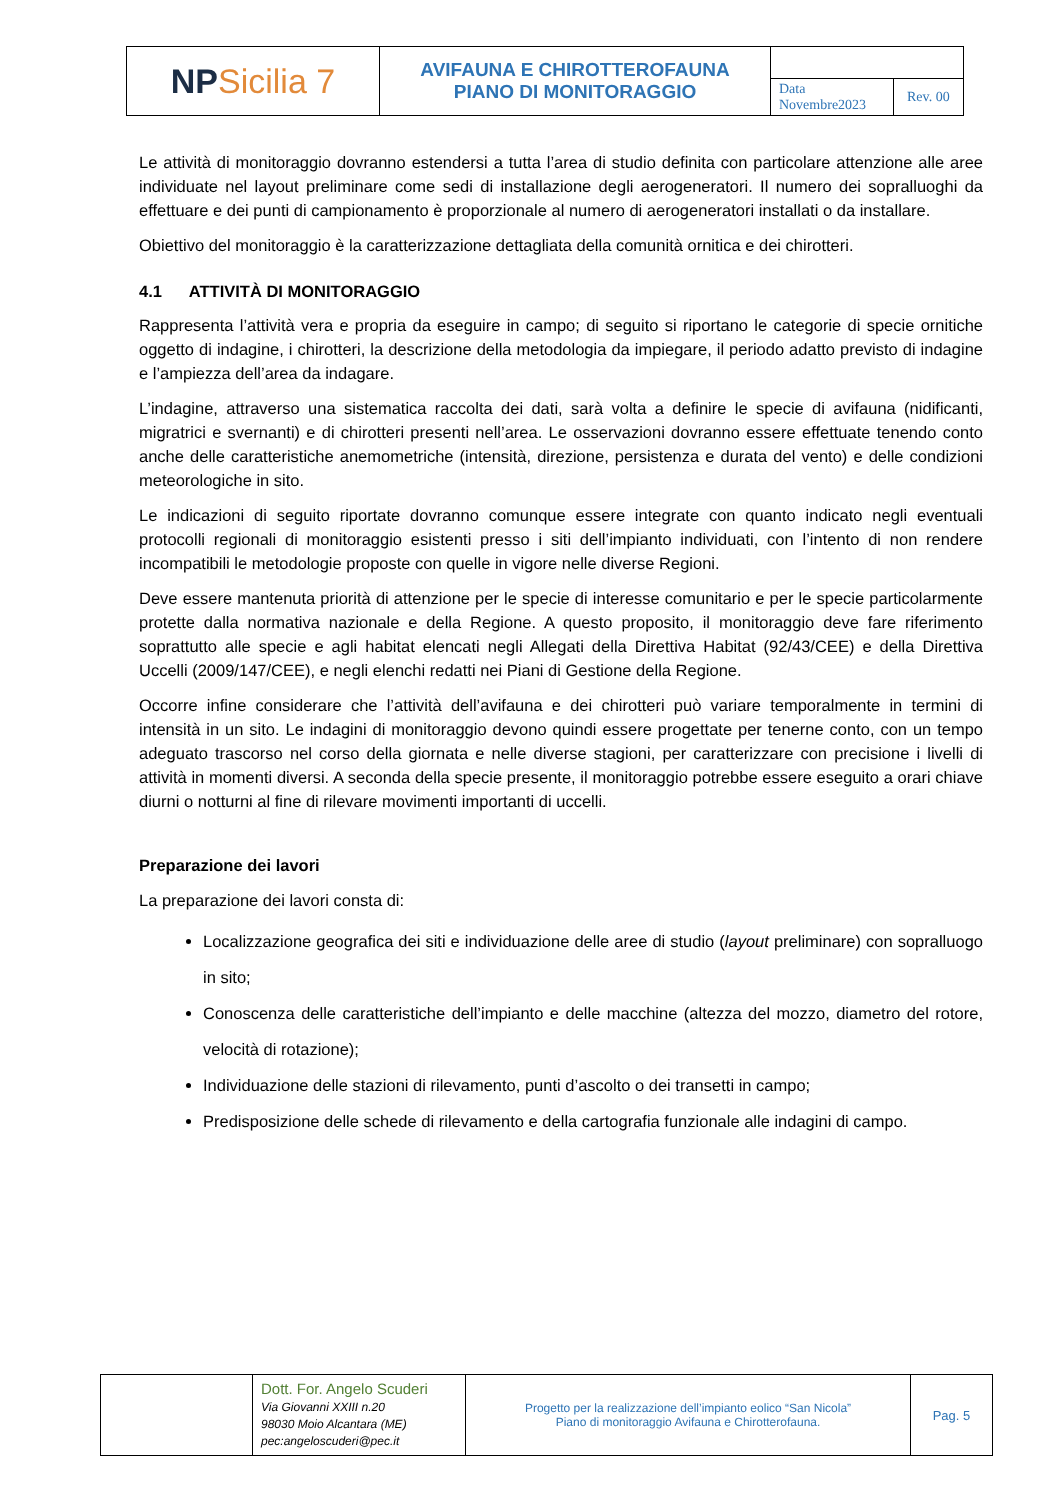| NP Sicilia 7 | AVIFAUNA E CHIROTTEROFAUNA PIANO DI MONITORAGGIO | | |
| | | Data Novembre2023 | Rev. 00 |
Le attività di monitoraggio dovranno estendersi a tutta l’area di studio definita con particolare attenzione alle aree individuate nel layout preliminare come sedi di installazione degli aerogeneratori. Il numero dei sopralluoghi da effettuare e dei punti di campionamento è proporzionale al numero di aerogeneratori installati o da installare.
Obiettivo del monitoraggio è la caratterizzazione dettagliata della comunità ornitica e dei chirotteri.
4.1 ATTIVITÀ DI MONITORAGGIO
Rappresenta l’attività vera e propria da eseguire in campo; di seguito si riportano le categorie di specie ornitiche oggetto di indagine, i chirotteri, la descrizione della metodologia da impiegare, il periodo adatto previsto di indagine e l’ampiezza dell’area da indagare.
L’indagine, attraverso una sistematica raccolta dei dati, sarà volta a definire le specie di avifauna (nidificanti, migratrici e svernanti) e di chirotteri presenti nell’area. Le osservazioni dovranno essere effettuate tenendo conto anche delle caratteristiche anemometriche (intensità, direzione, persistenza e durata del vento) e delle condizioni meteorologiche in sito.
Le indicazioni di seguito riportate dovranno comunque essere integrate con quanto indicato negli eventuali protocolli regionali di monitoraggio esistenti presso i siti dell’impianto individuati, con l’intento di non rendere incompatibili le metodologie proposte con quelle in vigore nelle diverse Regioni.
Deve essere mantenuta priorità di attenzione per le specie di interesse comunitario e per le specie particolarmente protette dalla normativa nazionale e della Regione. A questo proposito, il monitoraggio deve fare riferimento soprattutto alle specie e agli habitat elencati negli Allegati della Direttiva Habitat (92/43/CEE) e della Direttiva Uccelli (2009/147/CEE), e negli elenchi redatti nei Piani di Gestione della Regione.
Occorre infine considerare che l’attività dell’avifauna e dei chirotteri può variare temporalmente in termini di intensità in un sito. Le indagini di monitoraggio devono quindi essere progettate per tenerne conto, con un tempo adeguato trascorso nel corso della giornata e nelle diverse stagioni, per caratterizzare con precisione i livelli di attività in momenti diversi. A seconda della specie presente, il monitoraggio potrebbe essere eseguito a orari chiave diurni o notturni al fine di rilevare movimenti importanti di uccelli.
Preparazione dei lavori
La preparazione dei lavori consta di:
Localizzazione geografica dei siti e individuazione delle aree di studio (layout preliminare) con sopralluogo in sito;
Conoscenza delle caratteristiche dell’impianto e delle macchine (altezza del mozzo, diametro del rotore, velocità di rotazione);
Individuazione delle stazioni di rilevamento, punti d’ascolto o dei transetti in campo;
Predisposizione delle schede di rilevamento e della cartografia funzionale alle indagini di campo.
| | Dott. For. Angelo Scuderi Via Giovanni XXIII n.20 98030 Moio Alcantara (ME) pec:angeloscuderi@pec.it | Progetto per la realizzazione dell’impianto eolico “San Nicola” Piano di monitoraggio Avifauna e Chirotterofauna. | Pag. 5 |